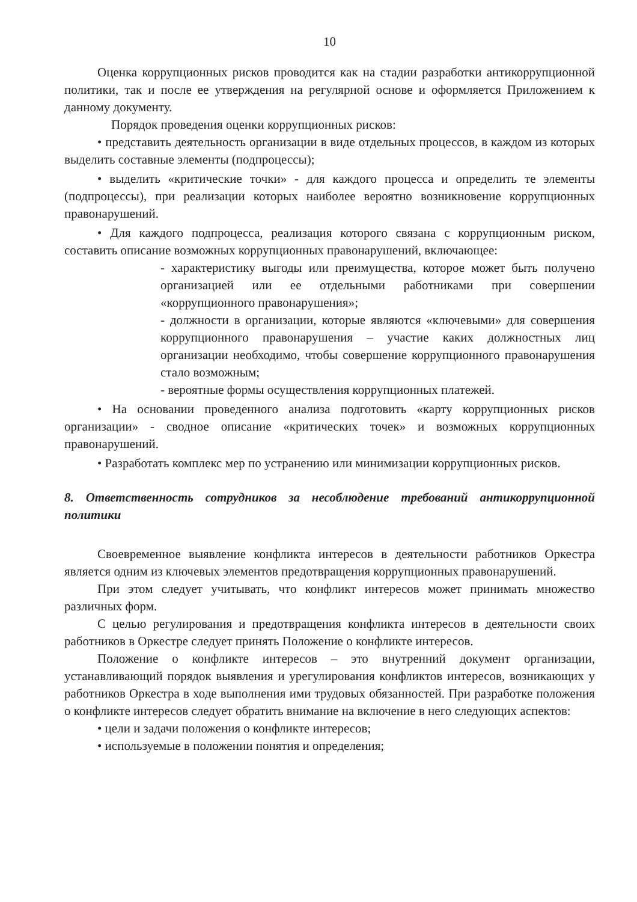10
Оценка коррупционных рисков проводится как на стадии разработки антикоррупционной политики, так и после ее утверждения на регулярной основе и оформляется Приложением к данному документу.
Порядок проведения оценки коррупционных рисков:
• представить деятельность организации в виде отдельных процессов, в каждом из которых выделить составные элементы (подпроцессы);
• выделить «критические точки» - для каждого процесса и определить те элементы (подпроцессы), при реализации которых наиболее вероятно возникновение коррупционных правонарушений.
• Для каждого подпроцесса, реализация которого связана с коррупционным риском, составить описание возможных коррупционных правонарушений, включающее:
- характеристику выгоды или преимущества, которое может быть получено организацией или ее отдельными работниками при совершении «коррупционного правонарушения»;
- должности в организации, которые являются «ключевыми» для совершения коррупционного правонарушения – участие каких должностных лиц организации необходимо, чтобы совершение коррупционного правонарушения стало возможным;
- вероятные формы осуществления коррупционных платежей.
• На основании проведенного анализа подготовить «карту коррупционных рисков организации» - сводное описание «критических точек» и возможных коррупционных правонарушений.
• Разработать комплекс мер по устранению или минимизации коррупционных рисков.
8. Ответственность сотрудников за несоблюдение требований антикоррупционной политики
Своевременное выявление конфликта интересов в деятельности работников Оркестра является одним из ключевых элементов предотвращения коррупционных правонарушений.
При этом следует учитывать, что конфликт интересов может принимать множество различных форм.
С целью регулирования и предотвращения конфликта интересов в деятельности своих работников в Оркестре следует принять Положение о конфликте интересов.
Положение о конфликте интересов – это внутренний документ организации, устанавливающий порядок выявления и урегулирования конфликтов интересов, возникающих у работников Оркестра в ходе выполнения ими трудовых обязанностей. При разработке положения о конфликте интересов следует обратить внимание на включение в него следующих аспектов:
• цели и задачи положения о конфликте интересов;
• используемые в положении понятия и определения;